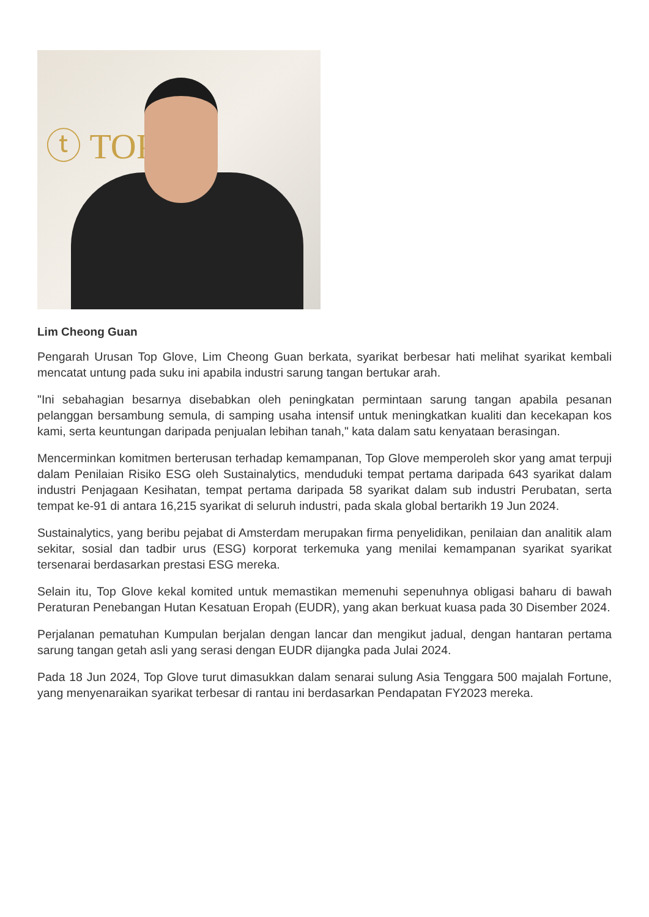ⓣ TOP
Lim Cheong Guan
Pengarah Urusan Top Glove, Lim Cheong Guan berkata, syarikat berbesar hati melihat syarikat kembali mencatat untung pada suku ini apabila industri sarung tangan bertukar arah.
"Ini sebahagian besarnya disebabkan oleh peningkatan permintaan sarung tangan apabila pesanan pelanggan bersambung semula, di samping usaha intensif untuk meningkatkan kualiti dan kecekapan kos kami, serta keuntungan daripada penjualan lebihan tanah," kata dalam satu kenyataan berasingan.
Mencerminkan komitmen berterusan terhadap kemampanan, Top Glove memperoleh skor yang amat terpuji dalam Penilaian Risiko ESG oleh Sustainalytics, menduduki tempat pertama daripada 643 syarikat dalam industri Penjagaan Kesihatan, tempat pertama daripada 58 syarikat dalam sub industri Perubatan, serta tempat ke-91 di antara 16,215 syarikat di seluruh industri, pada skala global bertarikh 19 Jun 2024.
Sustainalytics, yang beribu pejabat di Amsterdam merupakan firma penyelidikan, penilaian dan analitik alam sekitar, sosial dan tadbir urus (ESG) korporat terkemuka yang menilai kemampanan syarikat syarikat tersenarai berdasarkan prestasi ESG mereka.
Selain itu, Top Glove kekal komited untuk memastikan memenuhi sepenuhnya obligasi baharu di bawah Peraturan Penebangan Hutan Kesatuan Eropah (EUDR), yang akan berkuat kuasa pada 30 Disember 2024.
Perjalanan pematuhan Kumpulan berjalan dengan lancar dan mengikut jadual, dengan hantaran pertama sarung tangan getah asli yang serasi dengan EUDR dijangka pada Julai 2024.
Pada 18 Jun 2024, Top Glove turut dimasukkan dalam senarai sulung Asia Tenggara 500 majalah Fortune, yang menyenaraikan syarikat terbesar di rantau ini berdasarkan Pendapatan FY2023 mereka.